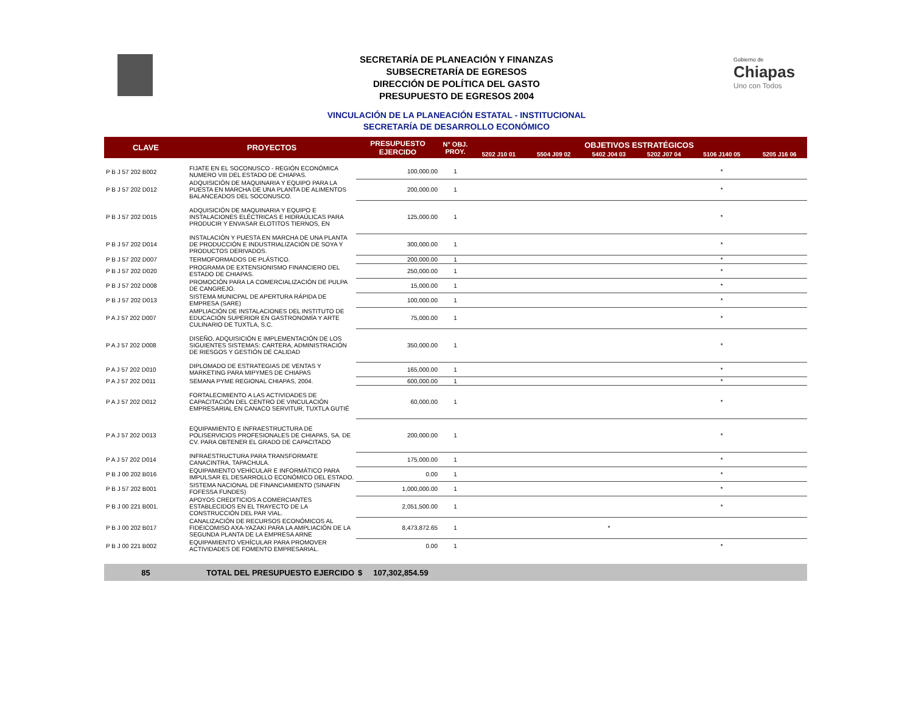Gobierno de
Chiapas
Uno con Todos
SECRETARÍA DE PLANEACIÓN Y FINANZAS
SUBSECRETARÍA DE EGRESOS
DIRECCIÓN DE POLÍTICA DEL GASTO
PRESUPUESTO DE EGRESOS 2004
VINCULACIÓN DE LA PLANEACIÓN ESTATAL - INSTITUCIONAL
SECRETARÍA DE DESARROLLO ECONÓMICO
| CLAVE | PROYECTOS | PRESUPUESTO EJERCIDO | N° OBJ. PROY. | OBJETIVOS ESTRATÉGICOS | | | | | |
| --- | --- | --- | --- | --- | --- | --- | --- | --- | --- |
| | | | | 5202 J10 01 | 5504 J09 02 | 5402 J04 03 | 5202 J07 04 | 5106 J140 05 | 5205 J16 06 |
| P B J 57 202 B002 | FIJATE EN EL SOCONUSCO - REGIÓN ECONÓMICA NUMERO VIII DEL ESTADO DE CHIAPAS. | 100,000.00 | 1 | | | | | * | |
| P B J 57 202 D012 | ADQUISICIÓN DE MAQUINARIA Y EQUIPO PARA LA PUESTA EN MARCHA DE UNA PLANTA DE ALIMENTOS BALANCEADOS DEL SOCONUSCO. | 200,000.00 | 1 | | | | | * | |
| P B J 57 202 D015 | ADQUISICIÓN DE MAQUINARIA Y EQUIPO E INSTALACIONES ELÉCTRICAS E HIDRAÚLICAS PARA PRODUCIR Y ENVASAR ELOTITOS TIERNOS, EN | 125,000.00 | 1 | | | | | * | |
| P B J 57 202 D014 | INSTALACIÓN Y PUESTA EN MARCHA DE UNA PLANTA DE PRODUCCIÓN E INDUSTRIALIZACIÓN DE SOYA Y PRODUCTOS DERIVADOS. | 300,000.00 | 1 | | | | | * | |
| P B J 57 202 D007 | TERMOFORMADOS DE PLÁSTICO. | 200,000.00 | 1 | | | | | * | |
| P B J 57 202 D020 | PROGRAMA DE EXTENSIONISMO FINANCIERO DEL ESTADO DE CHIAPAS. | 250,000.00 | 1 | | | | | * | |
| P B J 57 202 D008 | PROMOCIÓN PARA LA COMERCIALIZACIÓN DE PULPA DE CANGREJO. | 15,000.00 | 1 | | | | | * | |
| P B J 57 202 D013 | SISTEMA MUNICPAL DE APERTURA RÁPIDA DE EMPRESA (SARE) | 100,000.00 | 1 | | | | | * | |
| P A J 57 202 D007 | AMPLIACIÓN DE INSTALACIONES DEL INSTITUTO DE EDUCACIÓN SUPERIOR EN GASTRONOMÍA Y ARTE CULINARIO DE TUXTLA, S.C. | 75,000.00 | 1 | | | | | * | |
| P A J 57 202 D008 | DISEÑO, ADQUISICIÓN E IMPLEMENTACIÓN DE LOS SIGUIENTES SISTEMAS: CARTERA, ADMINISTRACIÓN DE RIESGOS Y GESTIÓN DE CALIDAD | 350,000.00 | 1 | | | | | * | |
| P A J 57 202 D010 | DIPLOMADO DE ESTRATEGIAS DE VENTAS Y MARKETING PARA MIPYMES DE CHIAPAS | 165,000.00 | 1 | | | | | * | |
| P A J 57 202 D011 | SEMANA PYME REGIONAL CHIAPAS, 2004. | 600,000.00 | 1 | | | | | * | |
| P A J 57 202 D012 | FORTALECIMIENTO A LAS ACTIVIDADES DE CAPACITACIÓN DEL CENTRO DE VINCULACIÓN EMPRESARIAL EN CANACO SERVITUR, TUXTLA GUTIÉ | 60,000.00 | 1 | | | | | * | |
| P A J 57 202 D013 | EQUIPAMIENTO E INFRAESTRUCTURA DE POLISERVICIOS PROFESIONALES DE CHIAPAS, SA. DE CV. PARA OBTENER EL GRADO DE CAPACITADO | 200,000.00 | 1 | | | | | * | |
| P A J 57 202 D014 | INFRAESTRUCTURA PARA TRANSFORMATE CANACINTRA, TAPACHULA. | 175,000.00 | 1 | | | | | * | |
| P B J 00 202 B016 | EQUIPAMIENTO VEHÍCULAR E INFORMÁTICO PARA IMPULSAR EL DESARROLLO ECONÓMICO DEL ESTADO. | 0.00 | 1 | | | | | * | |
| P B J 57 202 B001 | SISTEMA NACIONAL DE FINANCIAMIENTO (SINAFIN FOFESSA FUNDES) | 1,000,000.00 | 1 | | | | | * | |
| P B J 00 221 B001. | APOYOS CREDITICIOS A COMERCIANTES ESTABLECIDOS EN EL TRAYECTO DE LA CONSTRUCCIÓN DEL PAR VIAL. | 2,051,500.00 | 1 | | | | | * | |
| P B J 00 202 B017 | CANALIZACIÓN DE RECURSOS ECONÓMICOS AL FIDEICOMISO AXA-YAZAKI PARA LA AMPLIACIÓN DE LA SEGUNDA PLANTA DE LA EMPRESA ARNE | 8,473,872.65 | 1 | | | * | | | |
| P B J 00 221 B002 | EQUIPAMIENTO VEHÍCULAR PARA PROMOVER ACTIVIDADES DE FOMENTO EMPRESARIAL. | 0.00 | 1 | | | | | * | |
| 85 | TOTAL DEL PRESUPUESTO EJERCIDO | $ 107,302,854.59 | | | | | | | |